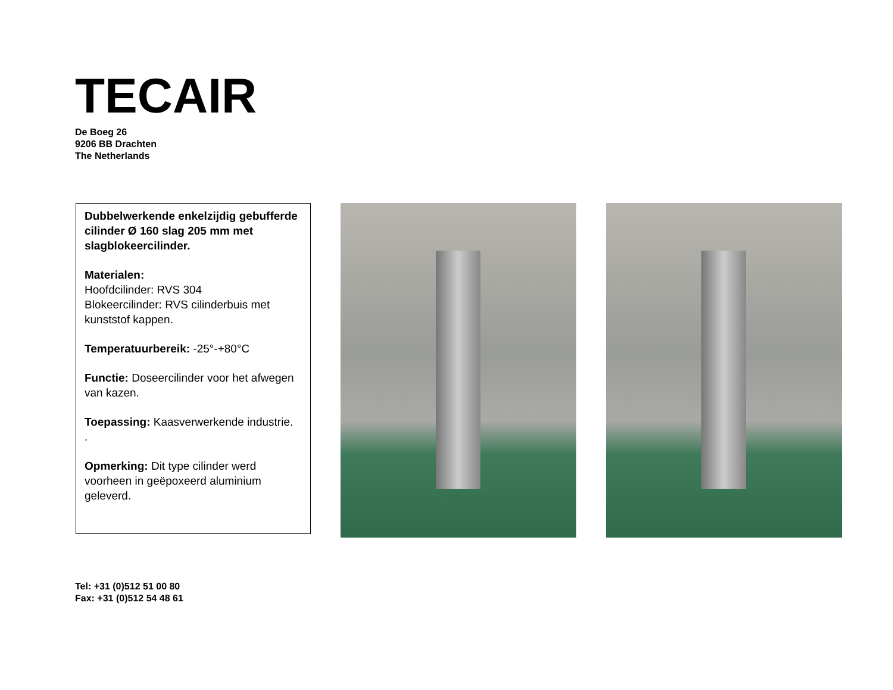TECAIR
De Boeg 26
9206 BB Drachten
The Netherlands
Dubbelwerkende enkelzijdig gebufferde cilinder Ø 160 slag 205 mm met slagblokeercilinder.
Materialen:
Hoofdcilinder: RVS 304
Blokeercilinder: RVS cilinderbuis met kunststof kappen.
Temperatuurbereik: -25°-+80°C
Functie: Doseercilinder voor het afwegen van kazen.
Toepassing: Kaasverwerkende industrie.
.
Opmerking: Dit type cilinder werd voorheen in geëpoxeerd aluminium geleverd.
Tel: +31 (0)512 51 00 80
Fax: +31 (0)512 54 48 61